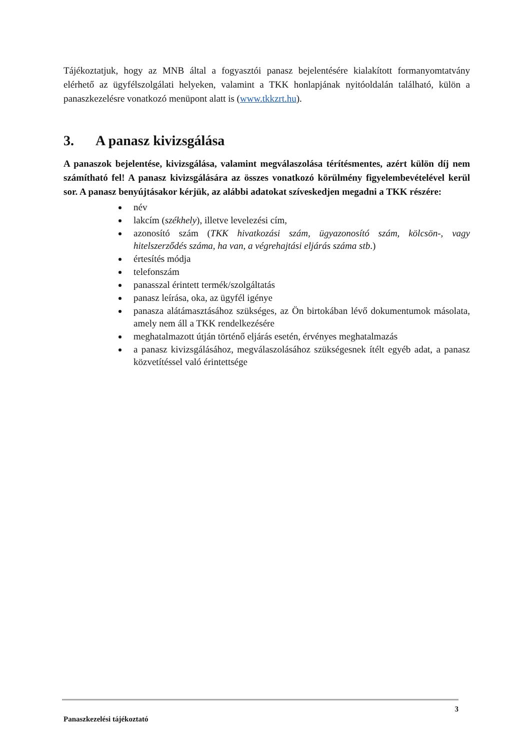Tájékoztatjuk, hogy az MNB által a fogyasztói panasz bejelentésére kialakított formanyomtatvány elérhető az ügyfélszolgálati helyeken, valamint a TKK honlapjának nyitóoldalán található, külön a panaszkezelésre vonatkozó menüpont alatt is (www.tkkzrt.hu).
3. A panasz kivizsgálása
A panaszok bejelentése, kivizsgálása, valamint megválaszolása térítésmentes, azért külön díj nem számítható fel! A panasz kivizsgálására az összes vonatkozó körülmény figyelembevételével kerül sor. A panasz benyújtásakor kérjük, az alábbi adatokat szíveskedjen megadni a TKK részére:
név
lakcím (székhely), illetve levelezési cím,
azonosító szám (TKK hivatkozási szám, ügyazonosító szám, kölcsön-, vagy hitelszerződés száma, ha van, a végrehajtási eljárás száma stb.)
értesítés módja
telefonszám
panasszal érintett termék/szolgáltatás
panasz leírása, oka, az ügyfél igénye
panasza alátámasztásához szükséges, az Ön birtokában lévő dokumentumok másolata, amely nem áll a TKK rendelkezésére
meghatalmazott útján történő eljárás esetén, érvényes meghatalmazás
a panasz kivizsgálásához, megválaszolásához szükségesnek ítélt egyéb adat, a panasz közvetítéssel való érintettsége
3
Panaszkezelési tájékoztató